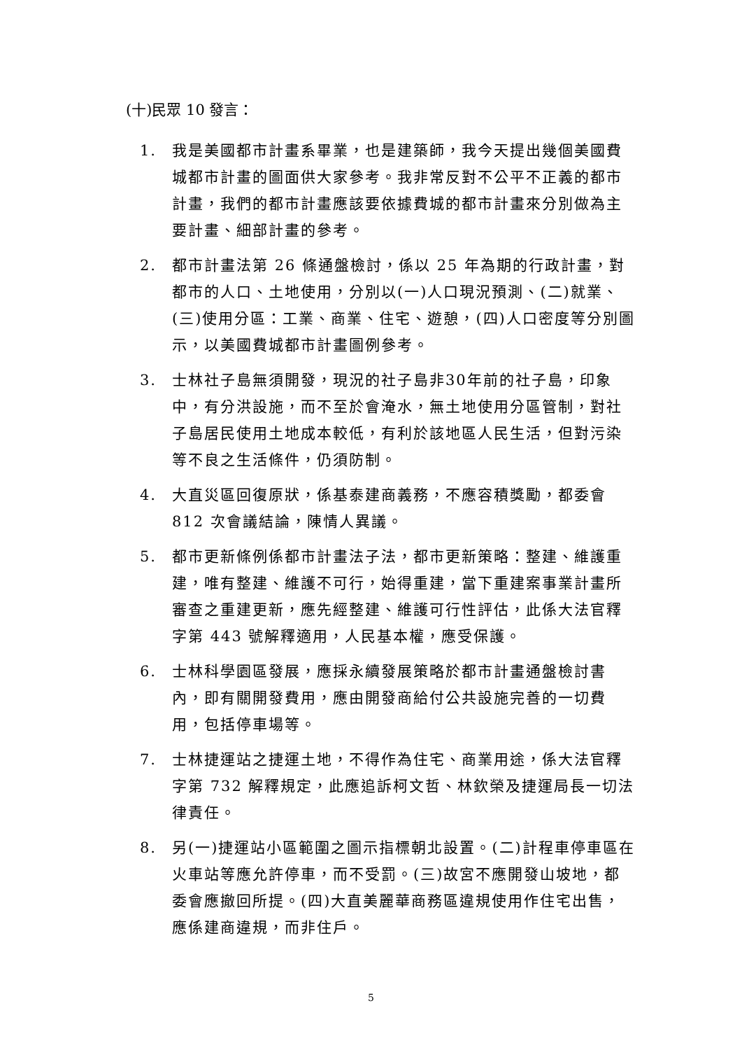(十)民眾 10 發言：
1. 我是美國都市計畫系畢業，也是建築師，我今天提出幾個美國費城都市計畫的圖面供大家參考。我非常反對不公平不正義的都市計畫，我們的都市計畫應該要依據費城的都市計畫來分別做為主要計畫、細部計畫的參考。
2. 都市計畫法第 26 條通盤檢討，係以 25 年為期的行政計畫，對都市的人口、土地使用，分別以(一)人口現況預測、(二)就業、(三)使用分區：工業、商業、住宅、遊憩，(四)人口密度等分別圖示，以美國費城都市計畫圖例參考。
3. 士林社子島無須開發，現況的社子島非30年前的社子島，印象中，有分洪設施，而不至於會淹水，無土地使用分區管制，對社子島居民使用土地成本較低，有利於該地區人民生活，但對污染等不良之生活條件，仍須防制。
4. 大直災區回復原狀，係基泰建商義務，不應容積獎勵，都委會 812 次會議結論，陳情人異議。
5. 都市更新條例係都市計畫法子法，都市更新策略：整建、維護重建，唯有整建、維護不可行，始得重建，當下重建案事業計畫所審查之重建更新，應先經整建、維護可行性評估，此係大法官釋字第 443 號解釋適用，人民基本權，應受保護。
6. 士林科學園區發展，應採永續發展策略於都市計畫通盤檢討書內，即有關開發費用，應由開發商給付公共設施完善的一切費用，包括停車場等。
7. 士林捷運站之捷運土地，不得作為住宅、商業用途，係大法官釋字第 732 解釋規定，此應追訴柯文哲、林欽榮及捷運局長一切法律責任。
8. 另(一)捷運站小區範圍之圖示指標朝北設置。(二)計程車停車區在火車站等應允許停車，而不受罰。(三)故宮不應開發山坡地，都委會應撤回所提。(四)大直美麗華商務區違規使用作住宅出售，應係建商違規，而非住戶。
5